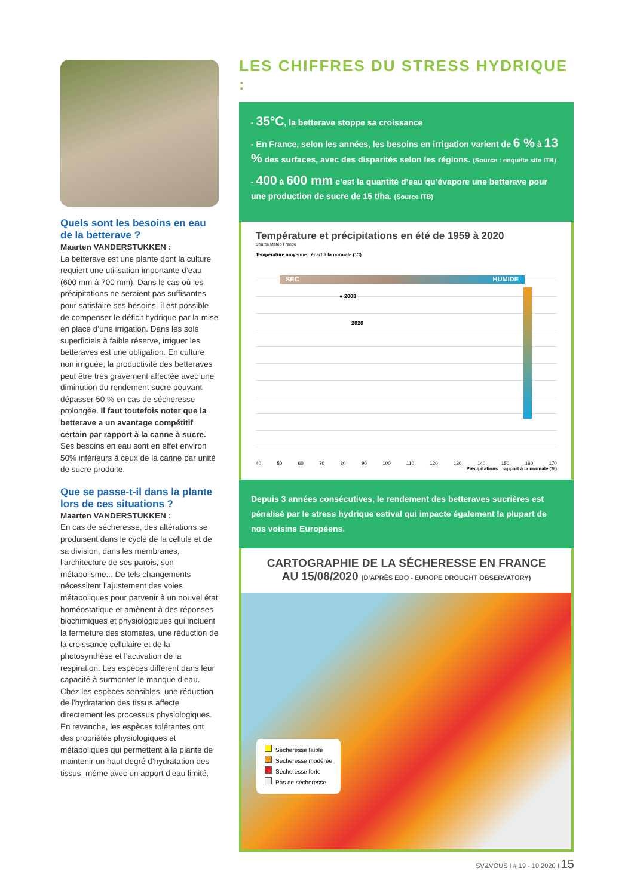Quels sont les besoins en eau de la betterave ?
Maarten VANDERSTUKKEN :
La betterave est une plante dont la culture requiert une utilisation importante d’eau (600 mm à 700 mm). Dans le cas où les précipitations ne seraient pas suffisantes pour satisfaire ses besoins, il est possible de compenser le déficit hydrique par la mise en place d’une irrigation. Dans les sols superficiels à faible réserve, irriguer les betteraves est une obligation. En culture non irriguée, la productivité des betteraves peut être très gravement affectée avec une diminution du rendement sucre pouvant dépasser 50 % en cas de sécheresse prolongée. Il faut toutefois noter que la betterave a un avantage compétitif certain par rapport à la canne à sucre. Ses besoins en eau sont en effet environ 50% inférieurs à ceux de la canne par unité de sucre produite.
Que se passe-t-il dans la plante lors de ces situations ?
Maarten VANDERSTUKKEN :
En cas de sécheresse, des altérations se produisent dans le cycle de la cellule et de sa division, dans les membranes, l’architecture de ses parois, son métabolisme... De tels changements nécessitent l’ajustement des voies métaboliques pour parvenir à un nouvel état homéostatique et amènent à des réponses biochimiques et physiologiques qui incluent la fermeture des stomates, une réduction de la croissance cellulaire et de la photosynthèse et l’activation de la respiration. Les espèces diffèrent dans leur capacité à surmonter le manque d’eau. Chez les espèces sensibles, une réduction de l’hydratation des tissus affecte directement les processus physiologiques. En revanche, les espèces tolérantes ont des propriétés physiologiques et métaboliques qui permettent à la plante de maintenir un haut degré d’hydratation des tissus, même avec un apport d’eau limité.
LES CHIFFRES DU STRESS HYDRIQUE :
- 35°C, la betterave stoppe sa croissance
- En France, selon les années, les besoins en irrigation varient de 6 % à 13 % des surfaces, avec des disparités selon les régions. (Source : enquête site ITB)
- 400 à 600 mm c’est la quantité d’eau qu’évapore une betterave pour une production de sucre de 15 t/ha. (Source ITB)
Température et précipitations en été de 1959 à 2020
Source Météo France
Température moyenne : écart à la normale (°C)
SEC HUMIDE
● 2003
2020
40 50 60 70 80 90 100 110 120 130 140 150 160 170
Précipitations : rapport à la normale (%)
Depuis 3 années consécutives, le rendement des betteraves sucrières est pénalisé par le stress hydrique estival qui impacte également la plupart de nos voisins Européens.
CARTOGRAPHIE DE LA SÉCHERESSE EN FRANCE
AU 15/08/2020 (D’APRÈS EDO - EUROPE DROUGHT OBSERVATORY)
Sécheresse faible
Sécheresse modérée
Sécheresse forte
Pas de sécheresse
SV&VOUS I # 19 - 10.2020 I 15